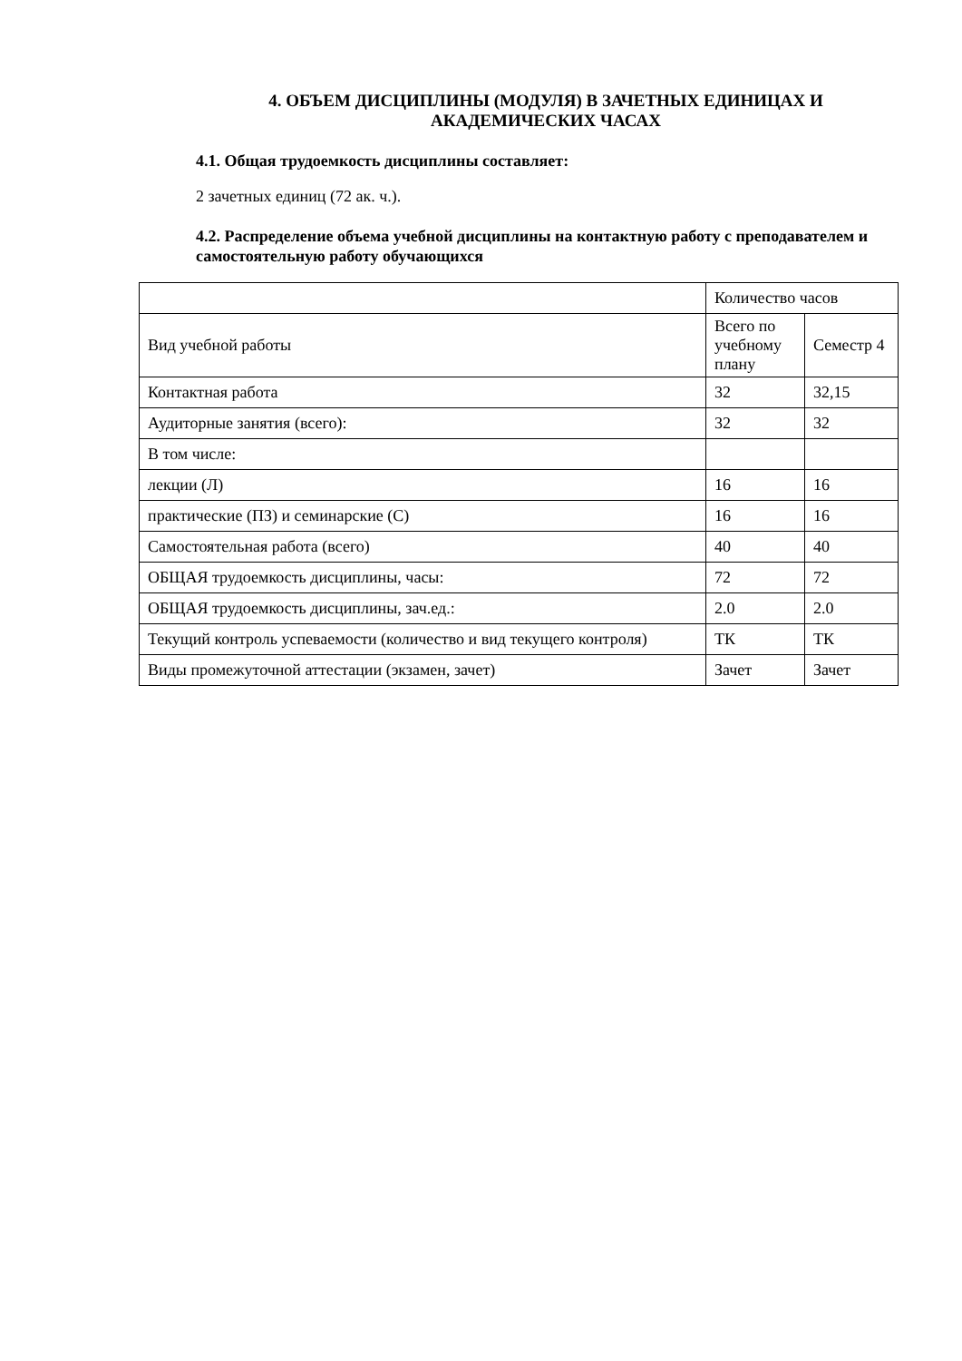4. ОБЪЕМ ДИСЦИПЛИНЫ (МОДУЛЯ) В ЗАЧЕТНЫХ ЕДИНИЦАХ И АКАДЕМИЧЕСКИХ ЧАСАХ
4.1. Общая трудоемкость дисциплины составляет:
2 зачетных единиц (72 ак. ч.).
4.2. Распределение объема учебной дисциплины на контактную работу с преподавателем и самостоятельную работу обучающихся
| | Количество часов | |
| Вид учебной работы | Всего по учебному плану | Семестр 4 |
| Контактная работа | 32 | 32,15 |
| Аудиторные занятия (всего): | 32 | 32 |
| В том числе: | | |
| лекции (Л) | 16 | 16 |
| практические (ПЗ) и семинарские (С) | 16 | 16 |
| Самостоятельная работа (всего) | 40 | 40 |
| ОБЩАЯ трудоемкость дисциплины, часы: | 72 | 72 |
| ОБЩАЯ трудоемкость дисциплины, зач.ед.: | 2.0 | 2.0 |
| Текущий контроль успеваемости (количество и вид текущего контроля) | ТК | ТК |
| Виды промежуточной аттестации (экзамен, зачет) | Зачет | Зачет |